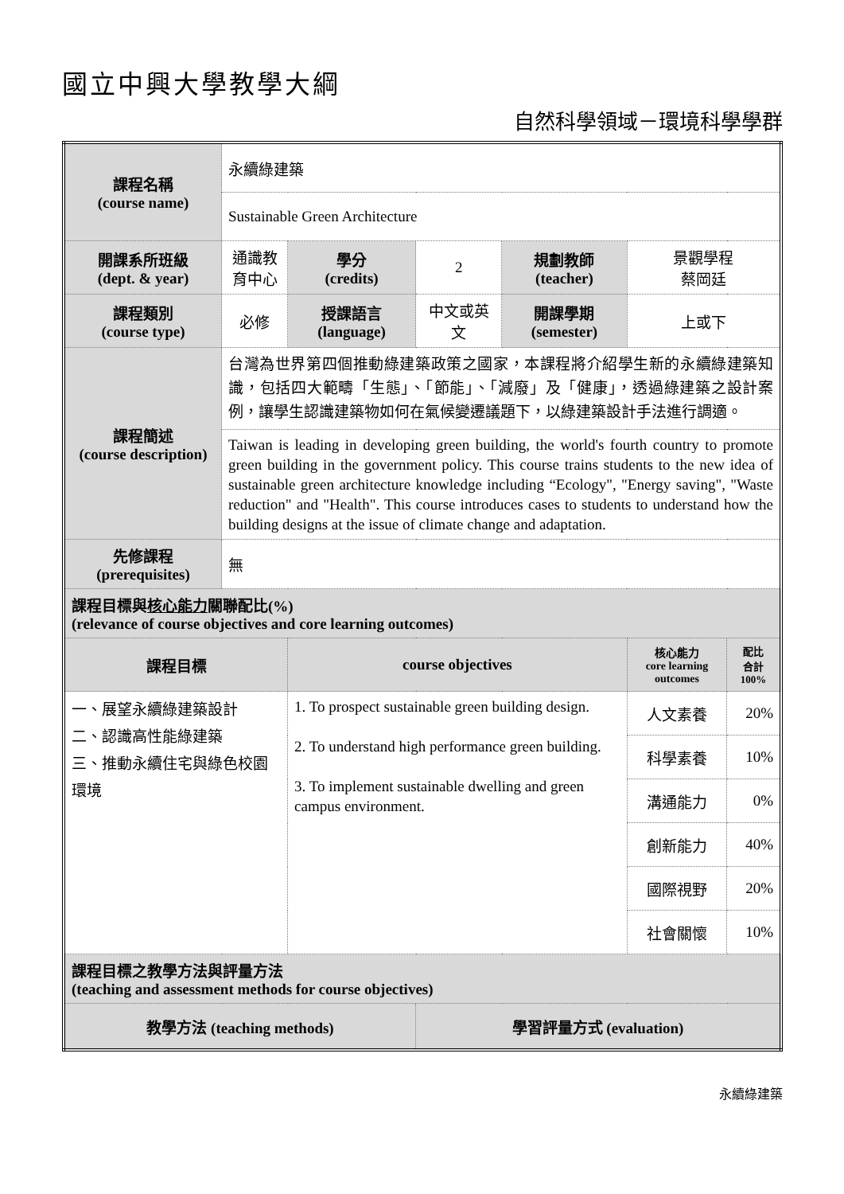國立中興大學教學大綱
自然科學領域－環境科學學群
| 課程名稱 (course name) | 永續綠建築 | | | | | |
| | Sustainable Green Architecture | | | | | |
| 開課系所班級 (dept. & year) | 通識教育中心 | 學分 (credits) | 2 | 規劃教師 (teacher) | 景觀學程 蔡岡廷 | |
| 課程類別 (course type) | 必修 | 授課語言 (language) | 中文或英文 | 開課學期 (semester) | 上或下 | |
| 課程簡述 (course description) | 台灣為世界第四個推動綠建築政策之國家，本課程將介紹學生新的永續綠建築知識，包括四大範疇「生態」、「節能」、「減廢」及「健康」，透過綠建築之設計案例，讓學生認識建築物如何在氣候變遷議題下，以綠建築設計手法進行調適。 | | | | | |
| | Taiwan is leading in developing green building, the world's fourth country to promote green building in the government policy. This course trains students to the new idea of sustainable green architecture knowledge including “Ecology", "Energy saving", "Waste reduction" and "Health". This course introduces cases to students to understand how the building designs at the issue of climate change and adaptation. | | | | | |
| 先修課程 (prerequisites) | 無 | | | | | |
| 課程目標與 核心能力 關聯配比(%) (relevance of course objectives and core learning outcomes) | | | | | | |
| 課程目標 | | course objectives | | | 核心能力 core learning outcomes | 配比 合計 100% |
| 一、展望永續綠建築設計 二、認識高性能綠建築 三、推動永續住宅與綠色校園環境 | | 1. To prospect sustainable green building design. 2. To understand high performance green building. 3. To implement sustainable dwelling and green campus environment. | | | 人文素養 | 20% |
| | | | | | 科學素養 | 10% |
| | | | | | 溝通能力 | 0% |
| | | | | | 創新能力 | 40% |
| | | | | | 國際視野 | 20% |
| | | | | | 社會關懷 | 10% |
| 課程目標之教學方法與評量方法 (teaching and assessment methods for course objectives) | | | | | | |
| 教學方法 (teaching methods) | | | 學習評量方式 (evaluation) | | | |
永續綠建築